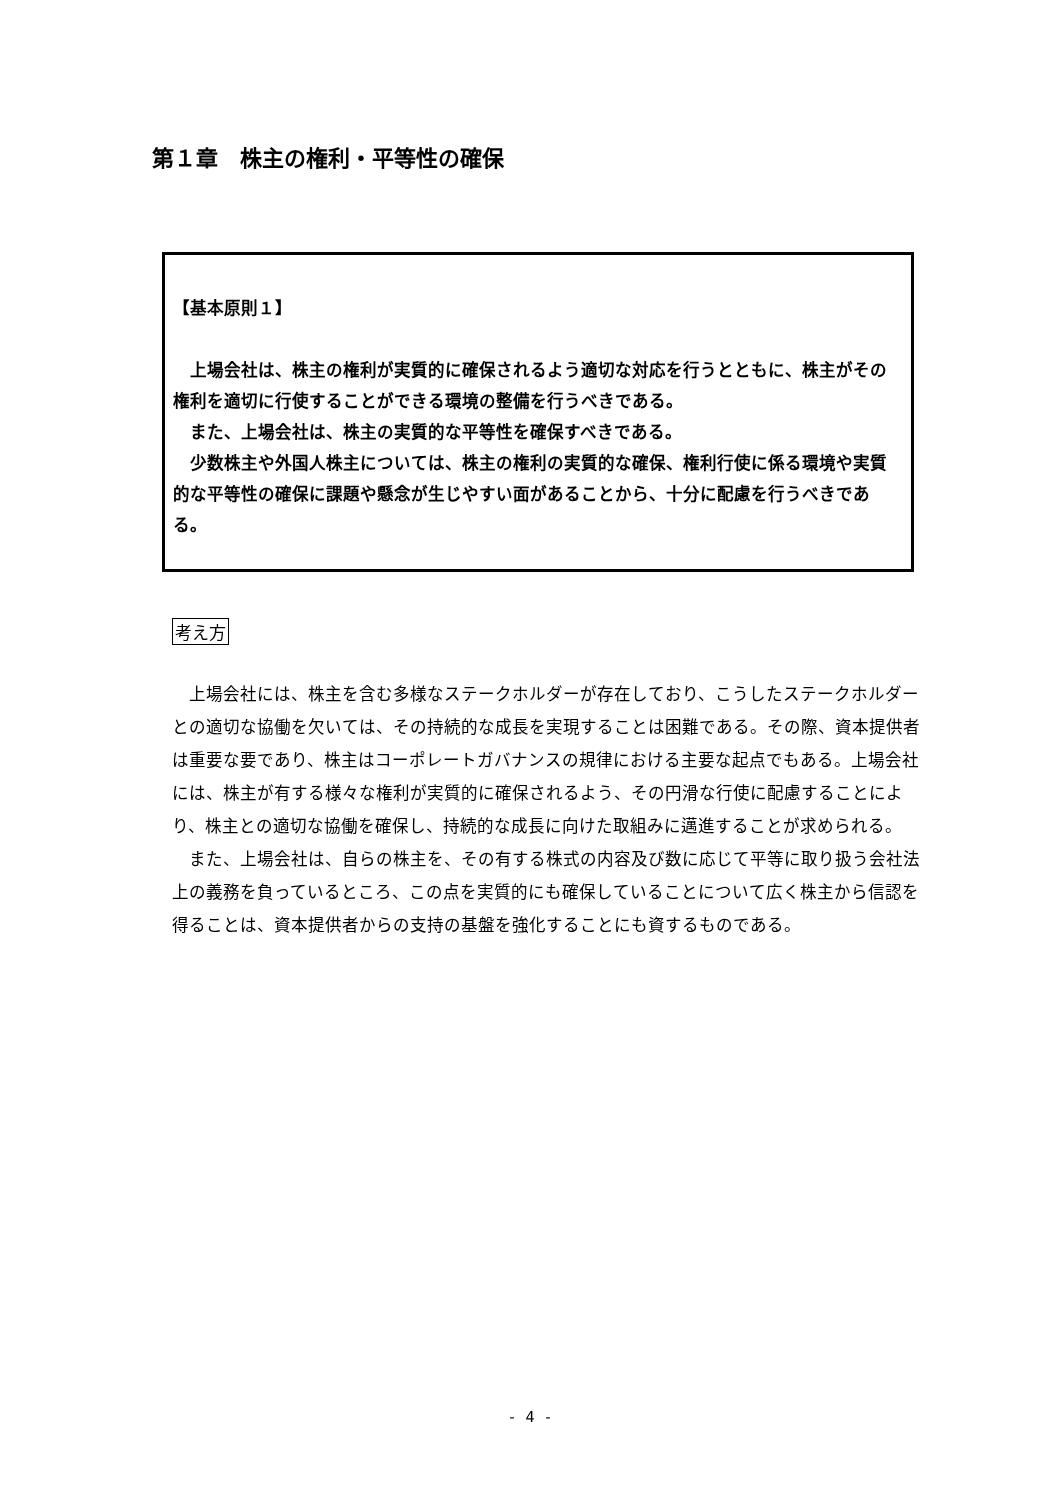第１章　株主の権利・平等性の確保
【基本原則１】
　上場会社は、株主の権利が実質的に確保されるよう適切な対応を行うとともに、株主がその権利を適切に行使することができる環境の整備を行うべきである。
　また、上場会社は、株主の実質的な平等性を確保すべきである。
　少数株主や外国人株主については、株主の権利の実質的な確保、権利行使に係る環境や実質的な平等性の確保に課題や懸念が生じやすい面があることから、十分に配慮を行うべきである。
考え方
　上場会社には、株主を含む多様なステークホルダーが存在しており、こうしたステークホルダーとの適切な協働を欠いては、その持続的な成長を実現することは困難である。その際、資本提供者は重要な要であり、株主はコーポレートガバナンスの規律における主要な起点でもある。上場会社には、株主が有する様々な権利が実質的に確保されるよう、その円滑な行使に配慮することにより、株主との適切な協働を確保し、持続的な成長に向けた取組みに邁進することが求められる。
　また、上場会社は、自らの株主を、その有する株式の内容及び数に応じて平等に取り扱う会社法上の義務を負っているところ、この点を実質的にも確保していることについて広く株主から信認を得ることは、資本提供者からの支持の基盤を強化することにも資するものである。
- 4 -